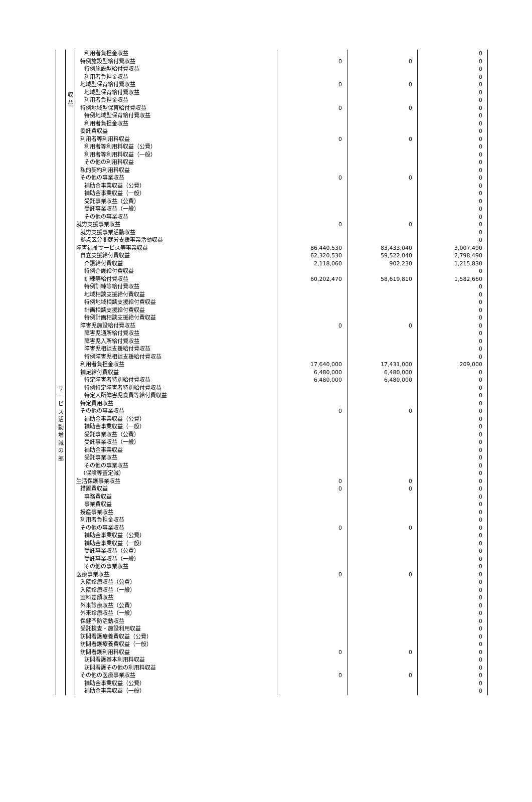| サ ー ビ ス 活 動 増 減 の 部 | 収 益 | 利用者負担金収益 | | | 0 |
| | | 特例施設型給付費収益 | 0 | 0 | 0 |
| | | 特例施設型給付費収益 | | | 0 |
| | | 利用者負担金収益 | | | 0 |
| | | 地域型保育給付費収益 | 0 | 0 | 0 |
| | | 地域型保育給付費収益 | | | 0 |
| | | 利用者負担金収益 | | | 0 |
| | | 特例地域型保育給付費収益 | 0 | 0 | 0 |
| | | 特例地域型保育給付費収益 | | | 0 |
| | | 利用者負担金収益 | | | 0 |
| | | 委託費収益 | | | 0 |
| | | 利用者等利用料収益 | 0 | 0 | 0 |
| | | 利用者等利用料収益（公費） | | | 0 |
| | | 利用者等利用料収益（一般） | | | 0 |
| | | その他の利用料収益 | | | 0 |
| | | 私的契約利用料収益 | | | 0 |
| | | その他の事業収益 | 0 | 0 | 0 |
| | | 補助金事業収益（公費） | | | 0 |
| | | 補助金事業収益（一般） | | | 0 |
| | | 受託事業収益（公費） | | | 0 |
| | | 受託事業収益（一般） | | | 0 |
| | | その他の事業収益 | | | 0 |
| | | 就労支援事業収益 | 0 | 0 | 0 |
| | | 就労支援事業活動収益 | | | 0 |
| | | 拠点区分間就労支援事業活動収益 | | | 0 |
| | | 障害福祉サービス等事業収益 | 86,440,530 | 83,433,040 | 3,007,490 |
| | | 自立支援給付費収益 | 62,320,530 | 59,522,040 | 2,798,490 |
| | | 介護給付費収益 | 2,118,060 | 902,230 | 1,215,830 |
| | | 特例介護給付費収益 | | | 0 |
| | | 訓練等給付費収益 | 60,202,470 | 58,619,810 | 1,582,660 |
| | | 特例訓練等給付費収益 | | | 0 |
| | | 地域相談支援給付費収益 | | | 0 |
| | | 特例地域相談支援給付費収益 | | | 0 |
| | | 計画相談支援給付費収益 | | | 0 |
| | | 特例計画相談支援給付費収益 | | | 0 |
| | | 障害児施設給付費収益 | 0 | 0 | 0 |
| | | 障害児通所給付費収益 | | | 0 |
| | | 障害児入所給付費収益 | | | 0 |
| | | 障害児相談支援給付費収益 | | | 0 |
| | | 特例障害児相談支援給付費収益 | | | 0 |
| | | 利用者負担金収益 | 17,640,000 | 17,431,000 | 209,000 |
| | | 補足給付費収益 | 6,480,000 | 6,480,000 | 0 |
| | | 特定障害者特別給付費収益 | 6,480,000 | 6,480,000 | 0 |
| | | 特例特定障害者特別給付費収益 | | | 0 |
| | | 特定入所障害児食費等給付費収益 | | | 0 |
| | | 特定費用収益 | | | 0 |
| | | その他の事業収益 | 0 | 0 | 0 |
| | | 補助金事業収益（公費） | | | 0 |
| | | 補助金事業収益（一般） | | | 0 |
| | | 受託事業収益（公費） | | | 0 |
| | | 受託事業収益（一般） | | | 0 |
| | | 補助金事業収益 | | | 0 |
| | | 受託事業収益 | | | 0 |
| | | その他の事業収益 | | | 0 |
| | | （保険等査定減） | | | 0 |
| | | 生活保護事業収益 | 0 | 0 | 0 |
| | | 措置費収益 | 0 | 0 | 0 |
| | | 事務費収益 | | | 0 |
| | | 事業費収益 | | | 0 |
| | | 授産事業収益 | | | 0 |
| | | 利用者負担金収益 | | | 0 |
| | | その他の事業収益 | 0 | 0 | 0 |
| | | 補助金事業収益（公費） | | | 0 |
| | | 補助金事業収益（一般） | | | 0 |
| | | 受託事業収益（公費） | | | 0 |
| | | 受託事業収益（一般） | | | 0 |
| | | その他の事業収益 | | | 0 |
| | | 医療事業収益 | 0 | 0 | 0 |
| | | 入院診療収益（公費） | | | 0 |
| | | 入院診療収益（一般） | | | 0 |
| | | 室料差額収益 | | | 0 |
| | | 外来診療収益（公費） | | | 0 |
| | | 外来診療収益（一般） | | | 0 |
| | | 保健予防活動収益 | | | 0 |
| | | 受託検査・施設利用収益 | | | 0 |
| | | 訪問看護療養費収益（公費） | | | 0 |
| | | 訪問看護療養費収益（一般） | | | 0 |
| | | 訪問看護利用料収益 | 0 | 0 | 0 |
| | | 訪問看護基本利用料収益 | | | 0 |
| | | 訪問看護その他の利用料収益 | | | 0 |
| | | その他の医療事業収益 | 0 | 0 | 0 |
| | | 補助金事業収益（公費） | | | 0 |
| | | 補助金事業収益（一般） | | | 0 |